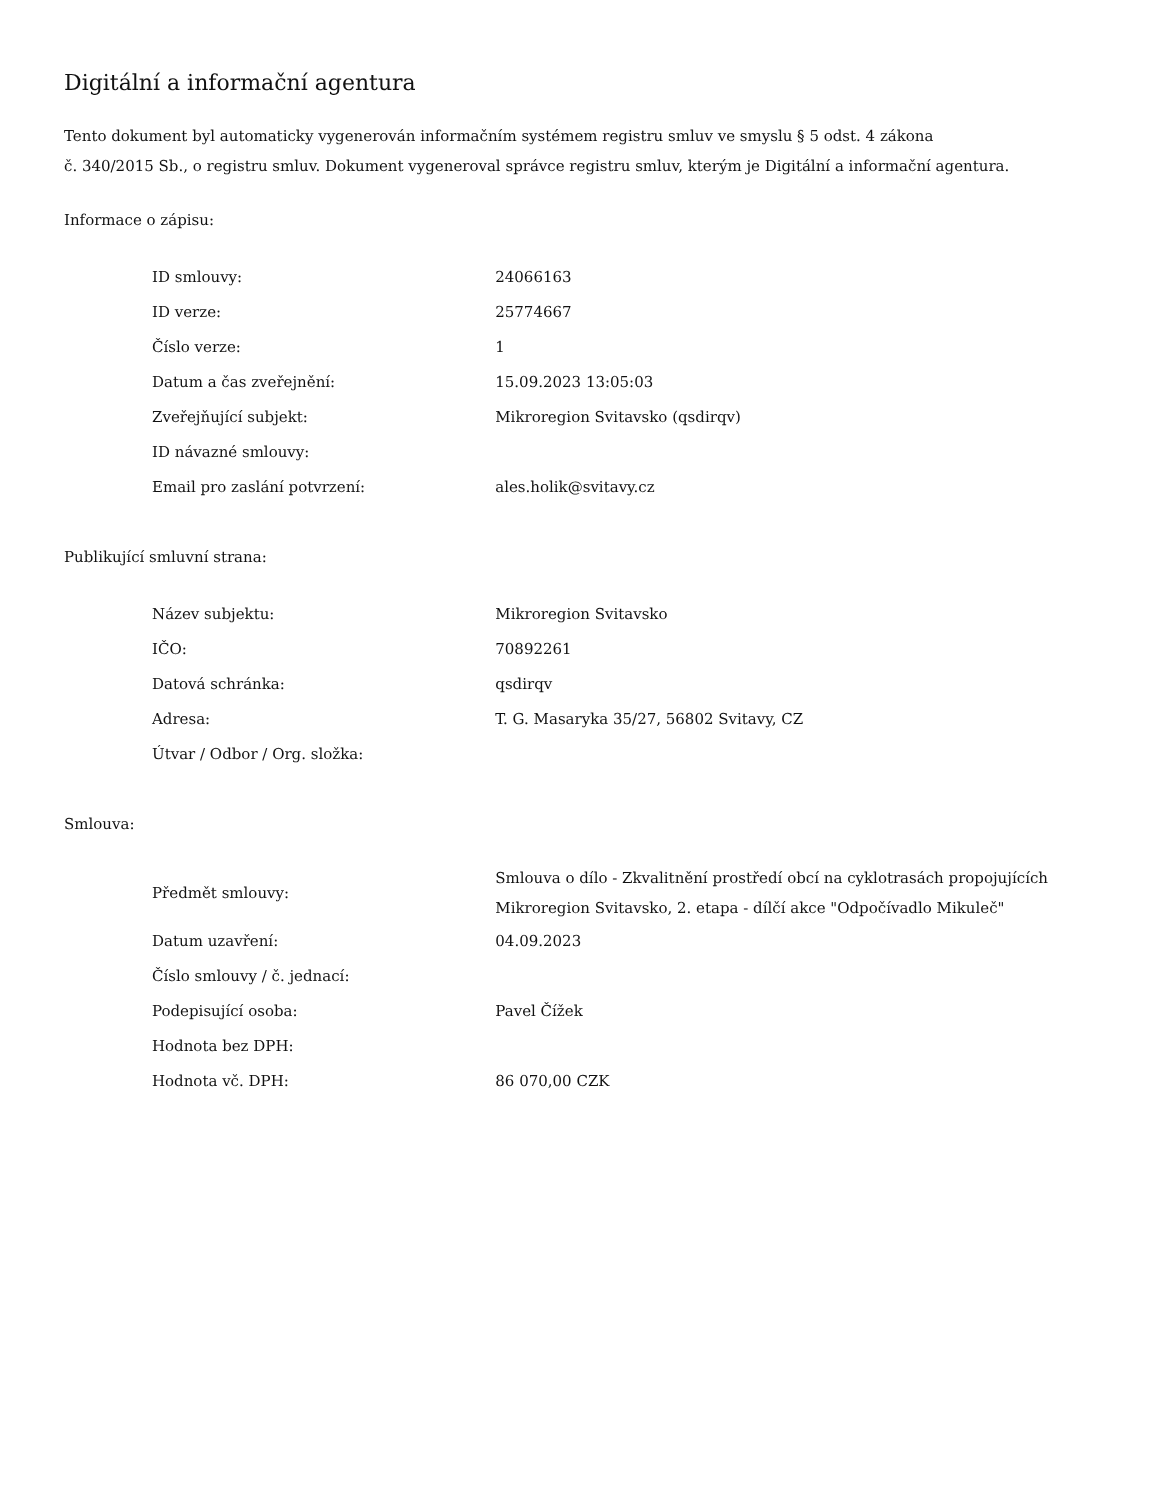Digitální a informační agentura
Tento dokument byl automaticky vygenerován informačním systémem registru smluv ve smyslu § 5 odst. 4 zákona
č. 340/2015 Sb., o registru smluv. Dokument vygeneroval správce registru smluv, kterým je Digitální a informační agentura.
Informace o zápisu:
| ID smlouvy: | 24066163 |
| ID verze: | 25774667 |
| Číslo verze: | 1 |
| Datum a čas zveřejnění: | 15.09.2023 13:05:03 |
| Zveřejňující subjekt: | Mikroregion Svitavsko (qsdirqv) |
| ID návazné smlouvy: | |
| Email pro zaslání potvrzení: | ales.holik@svitavy.cz |
Publikující smluvní strana:
| Název subjektu: | Mikroregion Svitavsko |
| IČO: | 70892261 |
| Datová schránka: | qsdirqv |
| Adresa: | T. G. Masaryka 35/27, 56802 Svitavy, CZ |
| Útvar / Odbor / Org. složka: | |
Smlouva:
| Předmět smlouvy: | Smlouva o dílo - Zkvalitnění prostředí obcí na cyklotrasách propojujících Mikroregion Svitavsko, 2. etapa - dílčí akce "Odpočívadlo Mikuleč" |
| Datum uzavření: | 04.09.2023 |
| Číslo smlouvy / č. jednací: | |
| Podepisující osoba: | Pavel Čížek |
| Hodnota bez DPH: | |
| Hodnota vč. DPH: | 86 070,00 CZK |